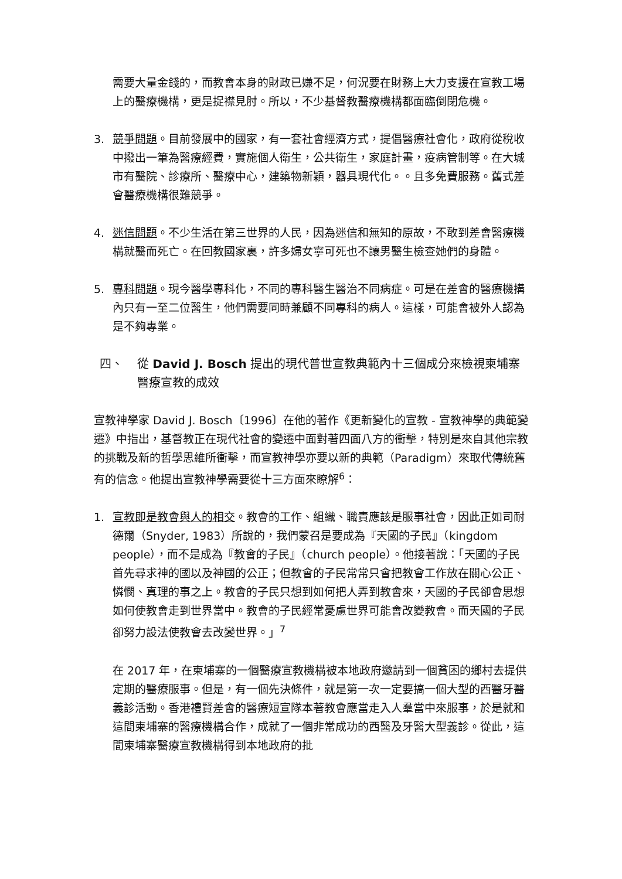需要大量金錢的，而教會本身的財政已嫌不足，何況要在財務上大力支援在宣教工場上的醫療機構，更是捉襟見肘。所以，不少基督教醫療機構都面臨倒閉危機。
3. 競爭問題。目前發展中的國家，有一套社會經濟方式，提倡醫療社會化，政府從稅收中撥出一筆為醫療經費，實施個人衛生，公共衛生，家庭計畫，疫病管制等。在大城市有醫院、診療所、醫療中心，建築物新穎，器具現代化。。且多免費服務。舊式差會醫療機構很難競爭。
4. 迷信問題。不少生活在第三世界的人民，因為迷信和無知的原故，不敢到差會醫療機構就醫而死亡。在回教國家裏，許多婦女寧可死也不讓男醫生檢查她們的身體。
5. 專科問題。現今醫學專科化，不同的專科醫生醫治不同病症。可是在差會的醫療機搆內只有一至二位醫生，他們需要同時兼顧不同專科的病人。這樣，可能會被外人認為是不夠專業。
四、 從 David J. Bosch 提出的現代普世宣教典範內十三個成分來檢視柬埔寨醫療宣教的成效
宣教神學家 David J. Bosch〔1996〕在他的著作《更新變化的宣教 - 宣教神學的典範變遷》中指出，基督教正在現代社會的變遷中面對著四面八方的衝擊，特別是來自其他宗教的挑戰及新的哲學思維所衝擊，而宣教神學亦要以新的典範（Paradigm）來取代傳統舊有的信念。他提出宣教神學需要從十三方面來瞭解<sup>6</sup>：
1. 宣教即是教會與人的相交。教會的工作、組織、職責應該是服事社會，因此正如司耐德爾（Snyder, 1983）所說的，我們蒙召是要成為『天國的子民』（kingdom people），而不是成為『教會的子民』（church people）。他接著說：「天國的子民首先尋求神的國以及神國的公正；但教會的子民常常只會把教會工作放在關心公正、憐憫、真理的事之上。教會的子民只想到如何把人弄到教會來，天國的子民卻會思想如何使教會走到世界當中。教會的子民經常憂慮世界可能會改變教會。而天國的子民卻努力設法使教會去改變世界。」<sup>7</sup>
在 2017 年，在柬埔寨的一個醫療宣教機構被本地政府邀請到一個貧困的鄉村去提供定期的醫療服事。但是，有一個先決條件，就是第一次一定要搞一個大型的西醫牙醫義診活動。香港禮賢差會的醫療短宣隊本著教會應當走入人羣當中來服事，於是就和這間柬埔寨的醫療機構合作，成就了一個非常成功的西醫及牙醫大型義診。從此，這間柬埔寨醫療宣教機構得到本地政府的批